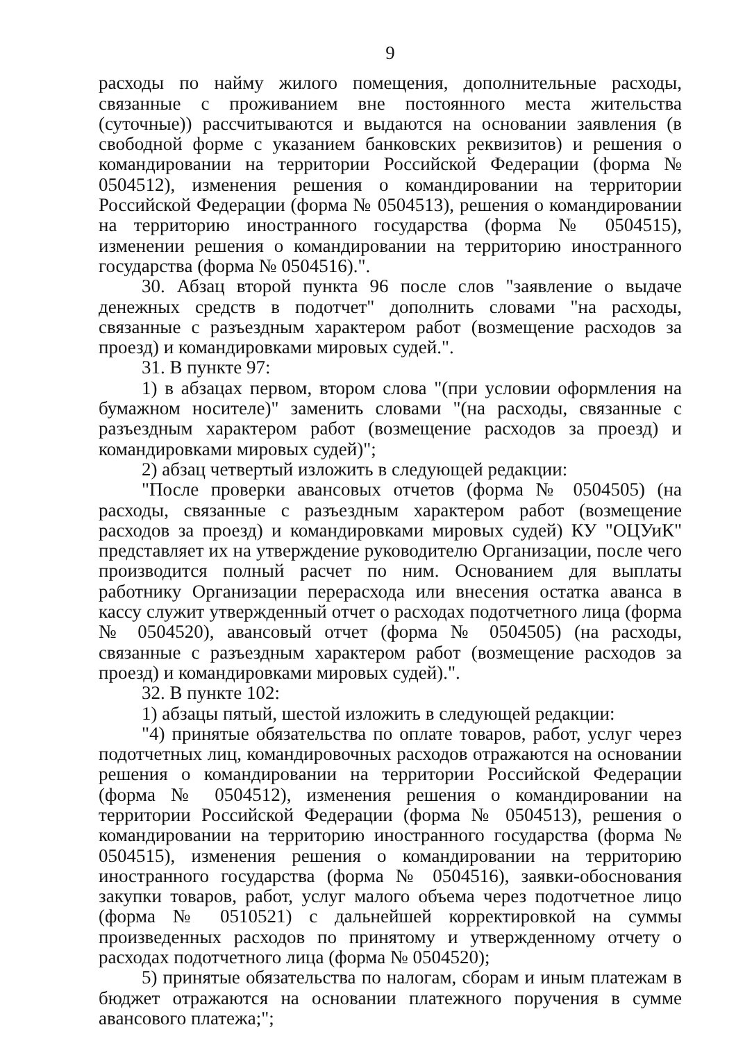9
расходы по найму жилого помещения, дополнительные расходы, связанные с проживанием вне постоянного места жительства (суточные)) рассчитываются и выдаются на основании заявления (в свободной форме с указанием банковских реквизитов) и решения о командировании на территории Российской Федерации (форма № 0504512), изменения решения о командировании на территории Российской Федерации (форма № 0504513), решения о командировании на территорию иностранного государства (форма № 0504515), изменении решения о командировании на территорию иностранного государства (форма № 0504516).".
30. Абзац второй пункта 96 после слов "заявление о выдаче денежных средств в подотчет" дополнить словами "на расходы, связанные с разъездным характером работ (возмещение расходов за проезд) и командировками мировых судей.".
31. В пункте 97:
1) в абзацах первом, втором слова "(при условии оформления на бумажном носителе)" заменить словами "(на расходы, связанные с разъездным характером работ (возмещение расходов за проезд) и командировками мировых судей)";
2) абзац четвертый изложить в следующей редакции:
"После проверки авансовых отчетов (форма № 0504505) (на расходы, связанные с разъездным характером работ (возмещение расходов за проезд) и командировками мировых судей) КУ "ОЦУиК" представляет их на утверждение руководителю Организации, после чего производится полный расчет по ним. Основанием для выплаты работнику Организации перерасхода или внесения остатка аванса в кассу служит утвержденный отчет о расходах подотчетного лица (форма № 0504520), авансовый отчет (форма № 0504505) (на расходы, связанные с разъездным характером работ (возмещение расходов за проезд) и командировками мировых судей).".
32. В пункте 102:
1) абзацы пятый, шестой изложить в следующей редакции:
"4) принятые обязательства по оплате товаров, работ, услуг через подотчетных лиц, командировочных расходов отражаются на основании решения о командировании на территории Российской Федерации (форма № 0504512), изменения решения о командировании на территории Российской Федерации (форма № 0504513), решения о командировании на территорию иностранного государства (форма № 0504515), изменения решения о командировании на территорию иностранного государства (форма № 0504516), заявки-обоснования закупки товаров, работ, услуг малого объема через подотчетное лицо (форма № 0510521) с дальнейшей корректировкой на суммы произведенных расходов по принятому и утвержденному отчету о расходах подотчетного лица (форма № 0504520);
5) принятые обязательства по налогам, сборам и иным платежам в бюджет отражаются на основании платежного поручения в сумме авансового платежа;";